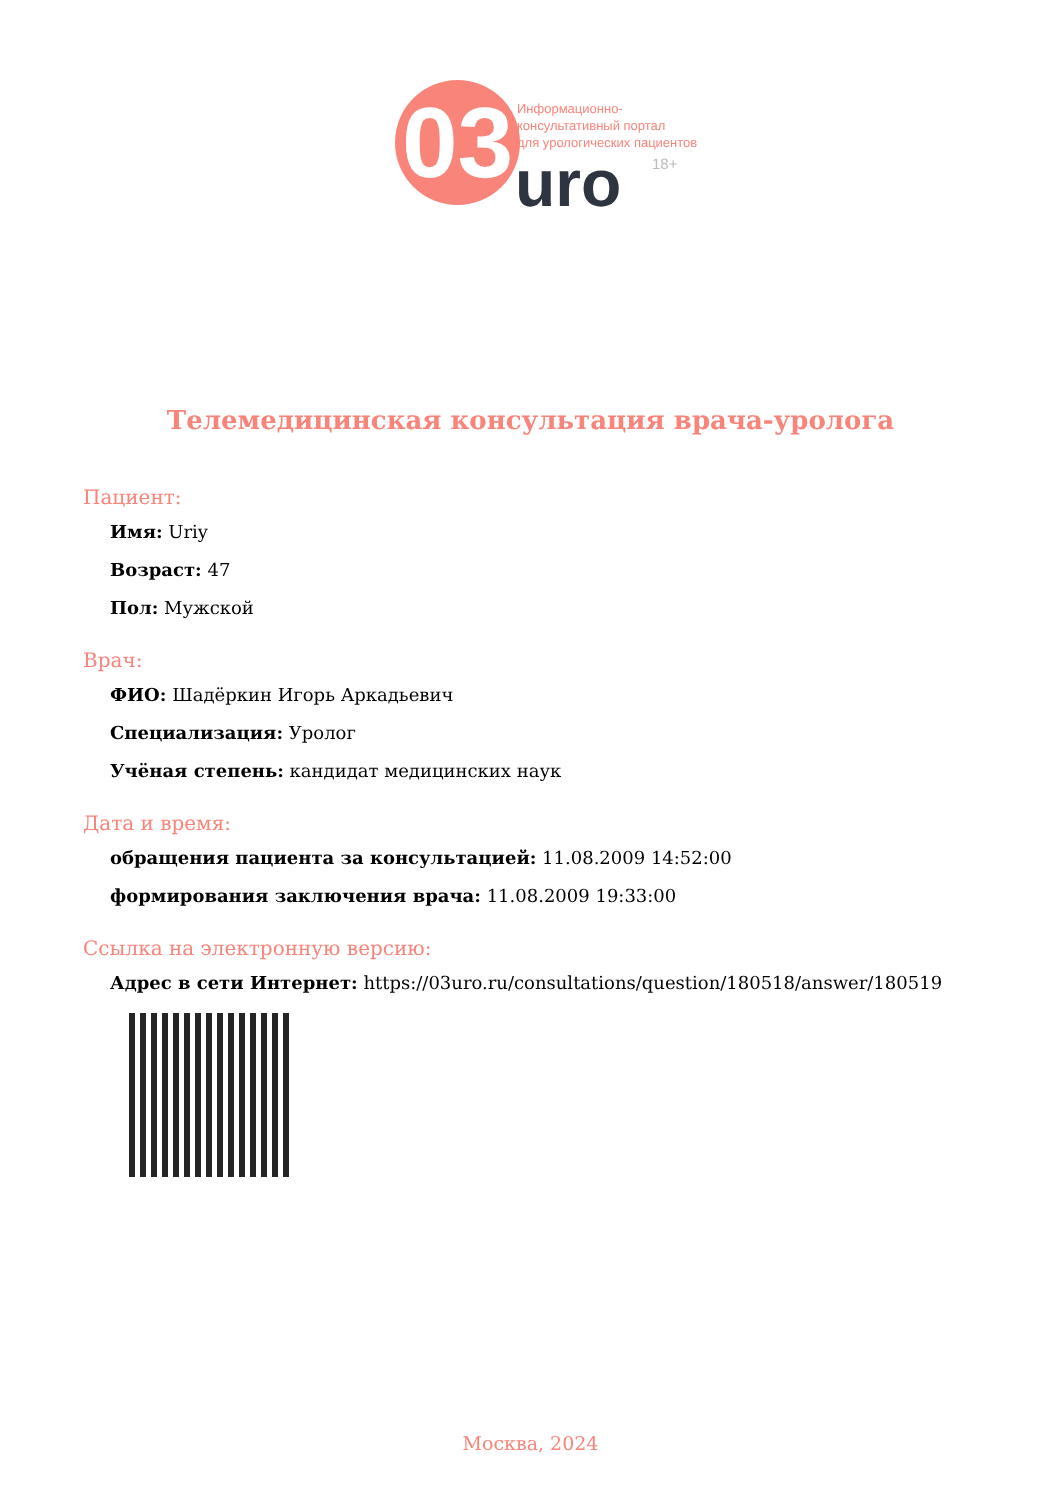03
Информационно-
консультативный портал
для урологических пациентов
uro 18+
Телемедицинская консультация врача-уролога
Пациент:
Имя: Uriy
Возраст: 47
Пол: Мужской
Врач:
ФИО: Шадёркин Игорь Аркадьевич
Специализация: Уролог
Учёная степень: кандидат медицинских наук
Дата и время:
обращения пациента за консультацией: 11.08.2009 14:52:00
формирования заключения врача: 11.08.2009 19:33:00
Ссылка на электронную версию:
Адрес в сети Интернет: https://03uro.ru/consultations/question/180518/answer/180519
Москва, 2024